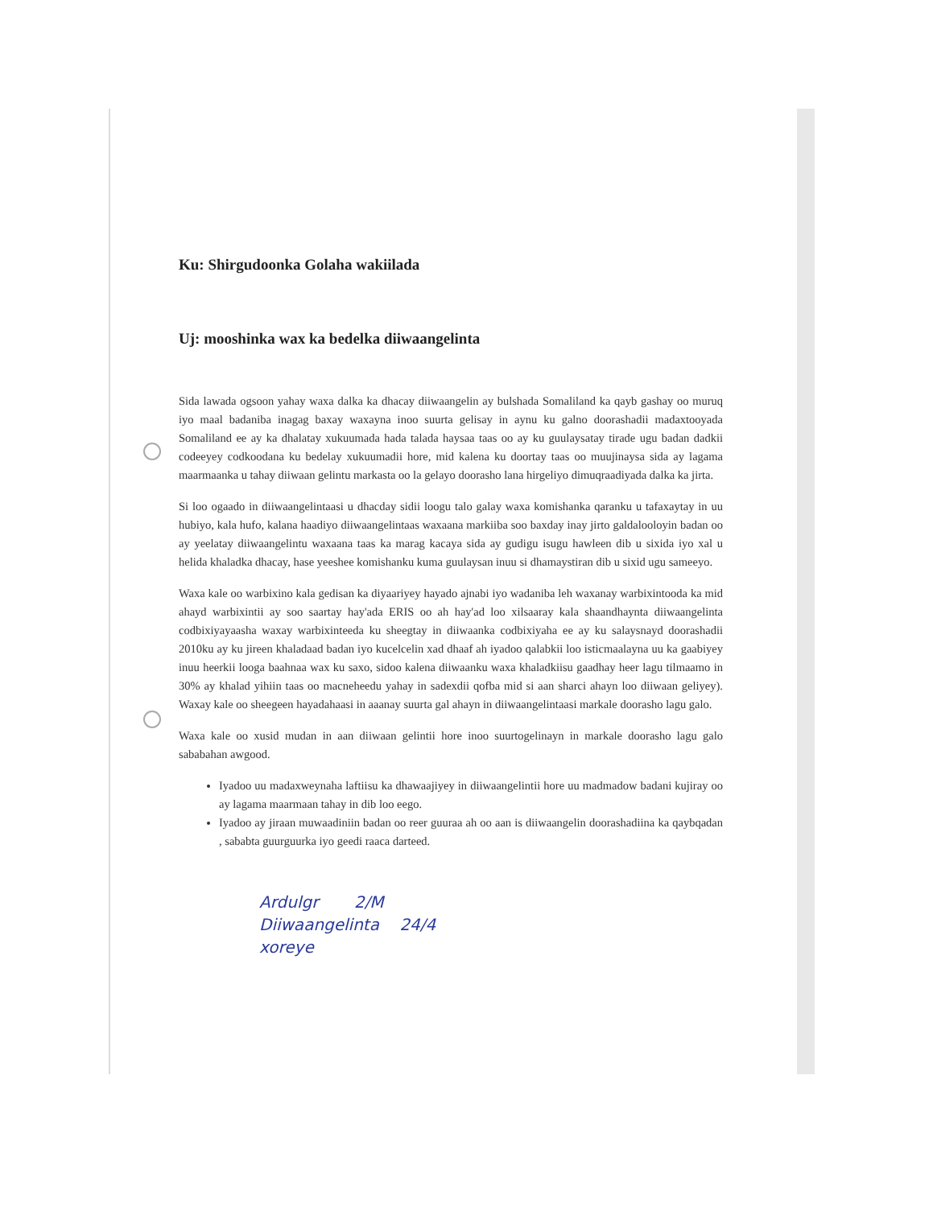Ku: Shirgudoonka Golaha wakiilada
Uj: mooshinka wax ka bedelka diiwaangelinta
Sida lawada ogsoon yahay waxa dalka ka dhacay diiwaangelin ay bulshada Somaliland ka qayb gashay oo muruq iyo maal badaniba inagag baxay waxayna inoo suurta gelisay in aynu ku galno doorashadii madaxtooyada Somaliland ee ay ka dhalatay xukuumada hada talada haysaa taas oo ay ku guulaysatay tirade ugu badan dadkii codeeyey codkoodana ku bedelay xukuumadii hore, mid kalena ku doortay taas oo muujinaysa sida ay lagama maarmaanka u tahay diiwaan gelintu markasta oo la gelayo doorasho lana hirgeliyo dimuqraadiyada dalka ka jirta.
Si loo ogaado in diiwaangelintaasi u dhacday sidii loogu talo galay waxa komishanka qaranku u tafaxaytay in uu hubiyo, kala hufo, kalana haadiyo diiwaangelintaas waxaana markiiba soo baxday inay jirto galdalooloyin badan oo ay yeelatay diiwaangelintu waxaana taas ka marag kacaya sida ay gudigu isugu hawleen dib u sixida iyo xal u helida khaladka dhacay, hase yeeshee komishanku kuma guulaysan inuu si dhamaystiran dib u sixid ugu sameeyo.
Waxa kale oo warbixino kala gedisan ka diyaariyey hayado ajnabi iyo wadaniba leh waxanay warbixintooda ka mid ahayd warbixintii ay soo saartay hay'ada ERIS oo ah hay'ad loo xilsaaray kala shaandhaynta diiwaangelinta codbixiyayaasha waxay warbixinteeda ku sheegtay in diiwaanka codbixiyaha ee ay ku salaysnayd doorashadii 2010ku ay ku jireen khaladaad badan iyo kucelcelin xad dhaaf ah iyadoo qalabkii loo isticmaalayna uu ka gaabiyey inuu heerkii looga baahnaa wax ku saxo, sidoo kalena diiwaanku waxa khaladkiisu gaadhay heer lagu tilmaamo in 30% ay khalad yihiin taas oo macneheedu yahay in sadexdii qofba mid si aan sharci ahayn loo diiwaan geliyey). Waxay kale oo sheegeen hayadahaasi in aaanay suurta gal ahayn in diiwaangelintaasi markale doorasho lagu galo.
Waxa kale oo xusid mudan in aan diiwaan gelintii hore inoo suurtogelinayn in markale doorasho lagu galo sababahan awgood.
Iyadoo uu madaxweynaha laftiisu ka dhawaajiyey in diiwaangelintii hore uu madmadow badani kujiray oo ay lagama maarmaan tahay in dib loo eego.
Iyadoo ay jiraan muwaadiniin badan oo reer guuraa ah oo aan is diiwaangelin doorashadiina ka qaybqadan , sababta guurguurka iyo geedi raaca darteed.
Ardulgr 2/M
Diiwaangelinta 24/4
xoreye